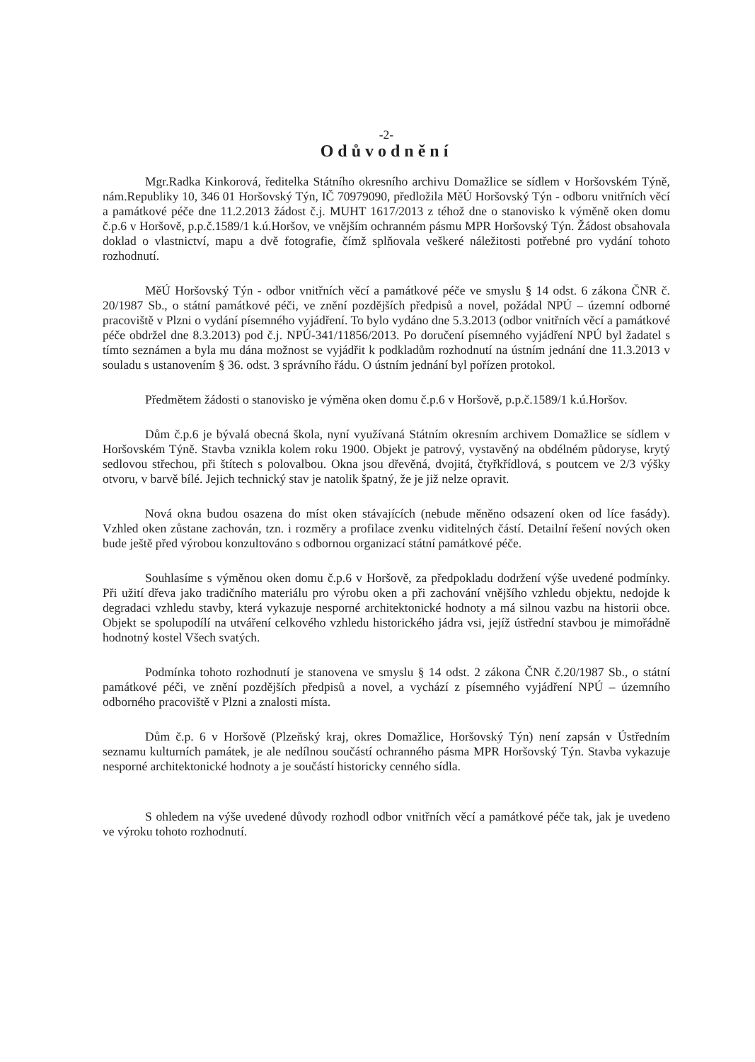-2-
Odůvodnění
Mgr.Radka Kinkorová, ředitelka Státního okresního archivu Domažlice se sídlem v Horšovském Týně, nám.Republiky 10, 346 01 Horšovský Týn, IČ 70979090, předložila MěÚ Horšovský Týn - odboru vnitřních věcí a památkové péče dne 11.2.2013 žádost č.j. MUHT 1617/2013 z téhož dne o stanovisko k výměně oken domu č.p.6 v Horšově, p.p.č.1589/1 k.ú.Horšov, ve vnějším ochranném pásmu MPR Horšovský Týn. Žádost obsahovala doklad o vlastnictví, mapu a dvě fotografie, čímž splňovala veškeré náležitosti potřebné pro vydání tohoto rozhodnutí.
MěÚ Horšovský Týn - odbor vnitřních věcí a památkové péče ve smyslu § 14 odst. 6 zákona ČNR č. 20/1987 Sb., o státní památkové péči, ve znění pozdějších předpisů a novel, požádal NPÚ – územní odborné pracoviště v Plzni o vydání písemného vyjádření. To bylo vydáno dne 5.3.2013 (odbor vnitřních věcí a památkové péče obdržel dne 8.3.2013) pod č.j. NPÚ-341/11856/2013. Po doručení písemného vyjádření NPÚ byl žadatel s tímto seznámen a byla mu dána možnost se vyjádřit k podkladům rozhodnutí na ústním jednání dne 11.3.2013 v souladu s ustanovením § 36. odst. 3 správního řádu. O ústním jednání byl pořízen protokol.
Předmětem žádosti o stanovisko je výměna oken domu č.p.6 v Horšově, p.p.č.1589/1 k.ú.Horšov.
Dům č.p.6 je bývalá obecná škola, nyní využívaná Státním okresním archivem Domažlice se sídlem v Horšovském Týně. Stavba vznikla kolem roku 1900. Objekt je patrový, vystavěný na obdélném půdoryse, krytý sedlovou střechou, při štítech s polovalbou. Okna jsou dřevěná, dvojitá, čtyřkřídlová, s poutcem ve 2/3 výšky otvoru, v barvě bílé. Jejich technický stav je natolik špatný, že je již nelze opravit.
Nová okna budou osazena do míst oken stávajících (nebude měněno odsazení oken od líce fasády). Vzhled oken zůstane zachován, tzn. i rozměry a profilace zvenku viditelných částí. Detailní řešení nových oken bude ještě před výrobou konzultováno s odbornou organizací státní památkové péče.
Souhlasíme s výměnou oken domu č.p.6 v Horšově, za předpokladu dodržení výše uvedené podmínky. Při užití dřeva jako tradičního materiálu pro výrobu oken a při zachování vnějšího vzhledu objektu, nedojde k degradaci vzhledu stavby, která vykazuje nesporné architektonické hodnoty a má silnou vazbu na historii obce. Objekt se spolupodílí na utváření celkového vzhledu historického jádra vsi, jejíž ústřední stavbou je mimořádně hodnotný kostel Všech svatých.
Podmínka tohoto rozhodnutí je stanovena ve smyslu § 14 odst. 2 zákona ČNR č.20/1987 Sb., o státní památkové péči, ve znění pozdějších předpisů a novel, a vychází z písemného vyjádření NPÚ – územního odborného pracoviště v Plzni a znalosti místa.
Dům č.p. 6 v Horšově (Plzeňský kraj, okres Domažlice, Horšovský Týn) není zapsán v Ústředním seznamu kulturních památek, je ale nedílnou součástí ochranného pásma MPR Horšovský Týn. Stavba vykazuje nesporné architektonické hodnoty a je součástí historicky cenného sídla.
S ohledem na výše uvedené důvody rozhodl odbor vnitřních věcí a památkové péče tak, jak je uvedeno ve výroku tohoto rozhodnutí.